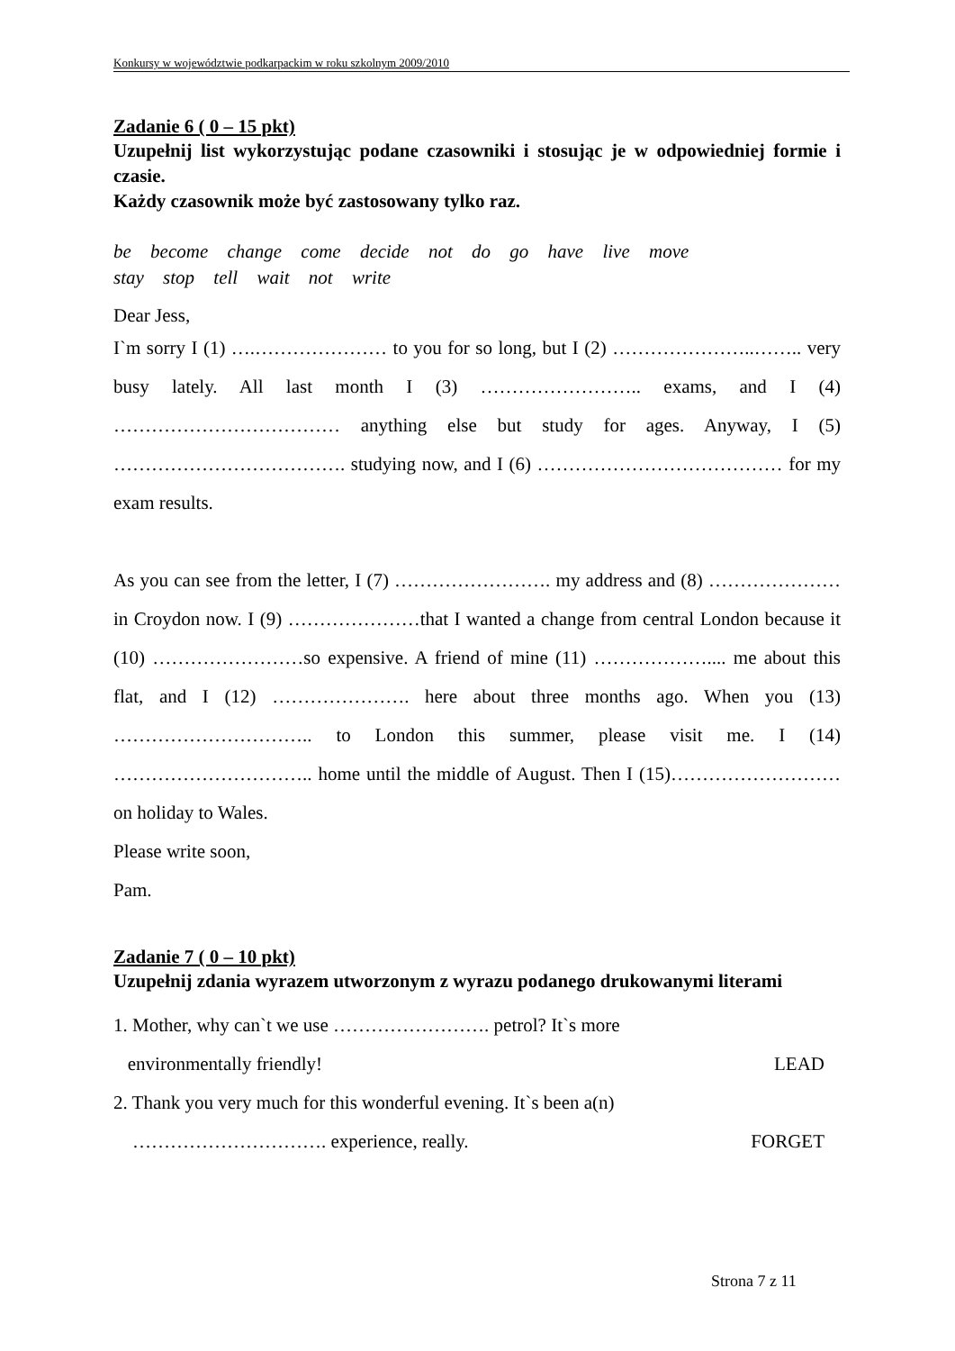Konkursy w województwie podkarpackim w roku szkolnym 2009/2010
Zadanie 6 ( 0 – 15 pkt)
Uzupełnij list wykorzystując podane czasowniki i stosując je w odpowiedniej formie i czasie.
Każdy czasownik może być zastosowany tylko raz.
be become change come decide not do go have live move
stay stop tell wait not write
Dear Jess,
I`m sorry I (1) ….………………… to you for so long, but I (2) …………………..…….. very busy lately. All last month I (3) …………………….. exams, and I (4) ……………………………… anything else but study for ages. Anyway, I (5) ………………………………. studying now, and I (6) ………………………………… for my exam results.
As you can see from the letter, I (7) ……………………. my address and (8) ………………… in Croydon now. I (9) …………………that I wanted a change from central London because it (10) ……………………so expensive. A friend of mine (11) ……………….... me about this flat, and I (12) …………………. here about three months ago. When you (13) ………………………….. to London this summer, please visit me. I (14) ………………………….. home until the middle of August. Then I (15)……………………… on holiday to Wales.
Please write soon,
Pam.
Zadanie 7 ( 0 – 10 pkt)
Uzupełnij zdania wyrazem utworzonym z wyrazu podanego drukowanymi literami
1. Mother, why can`t we use ……………………. petrol? It`s more
environmentally friendly! LEAD
2. Thank you very much for this wonderful evening. It`s been a(n)
…………………………. experience, really. FORGET
Strona 7 z 11